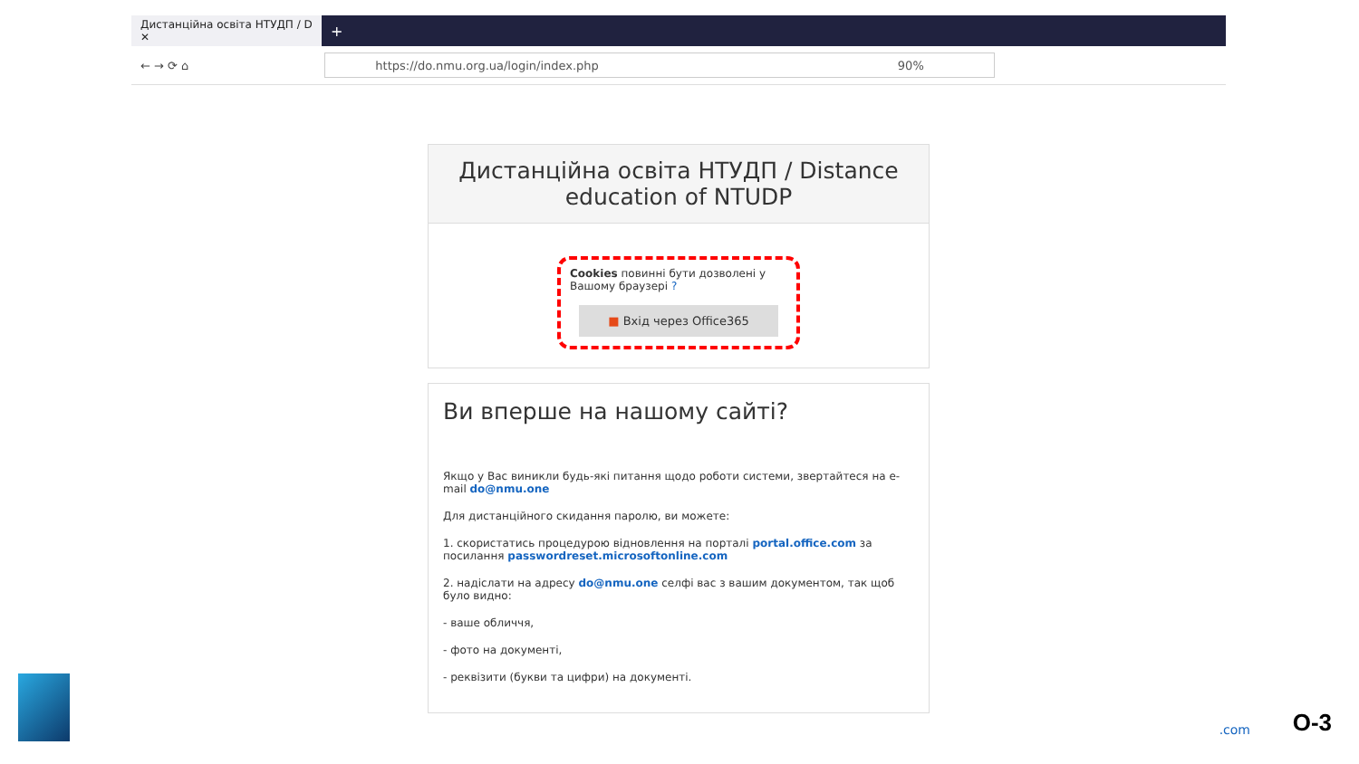Дистанційна освіта НТУДП / D ✕
+
← → ⟳ ⌂
https://do.nmu.org.ua/login/index.php 90%
Дистанційна освіта НТУДП / Distance education of NTUDP
Cookies повинні бути дозволені у Вашому браузері ?
■ Вхід через Office365
Ви вперше на нашому сайті?
Якщо у Вас виникли будь-які питання щодо роботи системи, звертайтеся на e-mail do@nmu.one
Для дистанційного скидання паролю, ви можете:
1. скористатись процедурою відновлення на порталі portal.office.com за посилання passwordreset.microsoftonline.com
2. надіслати на адресу do@nmu.one селфі вас з вашим документом, так щоб було видно:
- ваше обличчя,
- фото на документі,
- реквізити (букви та цифри) на документі.
.com O-3